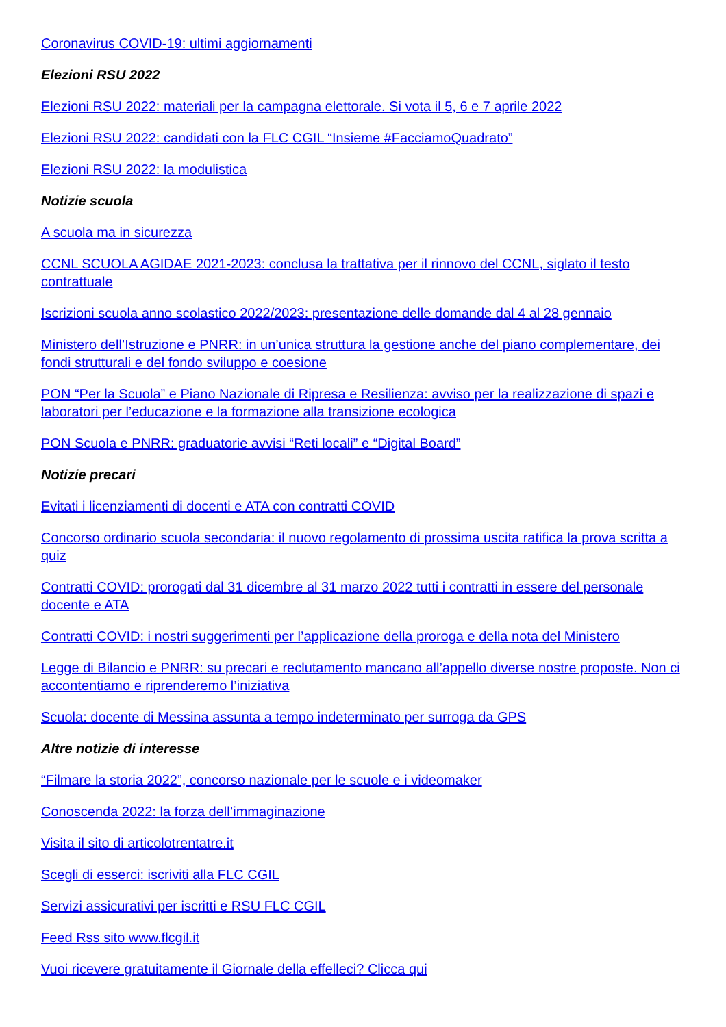Coronavirus COVID-19: ultimi aggiornamenti
Elezioni RSU 2022
Elezioni RSU 2022: materiali per la campagna elettorale. Si vota il 5, 6 e 7 aprile 2022
Elezioni RSU 2022: candidati con la FLC CGIL “Insieme #FacciamoQuadrato”
Elezioni RSU 2022: la modulistica
Notizie scuola
A scuola ma in sicurezza
CCNL SCUOLA AGIDAE 2021-2023: conclusa la trattativa per il rinnovo del CCNL, siglato il testo contrattuale
Iscrizioni scuola anno scolastico 2022/2023: presentazione delle domande dal 4 al 28 gennaio
Ministero dell’Istruzione e PNRR: in un’unica struttura la gestione anche del piano complementare, dei fondi strutturali e del fondo sviluppo e coesione
PON “Per la Scuola” e Piano Nazionale di Ripresa e Resilienza: avviso per la realizzazione di spazi e laboratori per l’educazione e la formazione alla transizione ecologica
PON Scuola e PNRR: graduatorie avvisi “Reti locali” e “Digital Board”
Notizie precari
Evitati i licenziamenti di docenti e ATA con contratti COVID
Concorso ordinario scuola secondaria: il nuovo regolamento di prossima uscita ratifica la prova scritta a quiz
Contratti COVID: prorogati dal 31 dicembre al 31 marzo 2022 tutti i contratti in essere del personale docente e ATA
Contratti COVID: i nostri suggerimenti per l’applicazione della proroga e della nota del Ministero
Legge di Bilancio e PNRR: su precari e reclutamento mancano all’appello diverse nostre proposte. Non ci accontentiamo e riprenderemo l’iniziativa
Scuola: docente di Messina assunta a tempo indeterminato per surroga da GPS
Altre notizie di interesse
“Filmare la storia 2022”, concorso nazionale per le scuole e i videomaker
Conoscenda 2022: la forza dell’immaginazione
Visita il sito di articolotrentatre.it
Scegli di esserci: iscriviti alla FLC CGIL
Servizi assicurativi per iscritti e RSU FLC CGIL
Feed Rss sito www.flcgil.it
Vuoi ricevere gratuitamente il Giornale della effelleci? Clicca qui